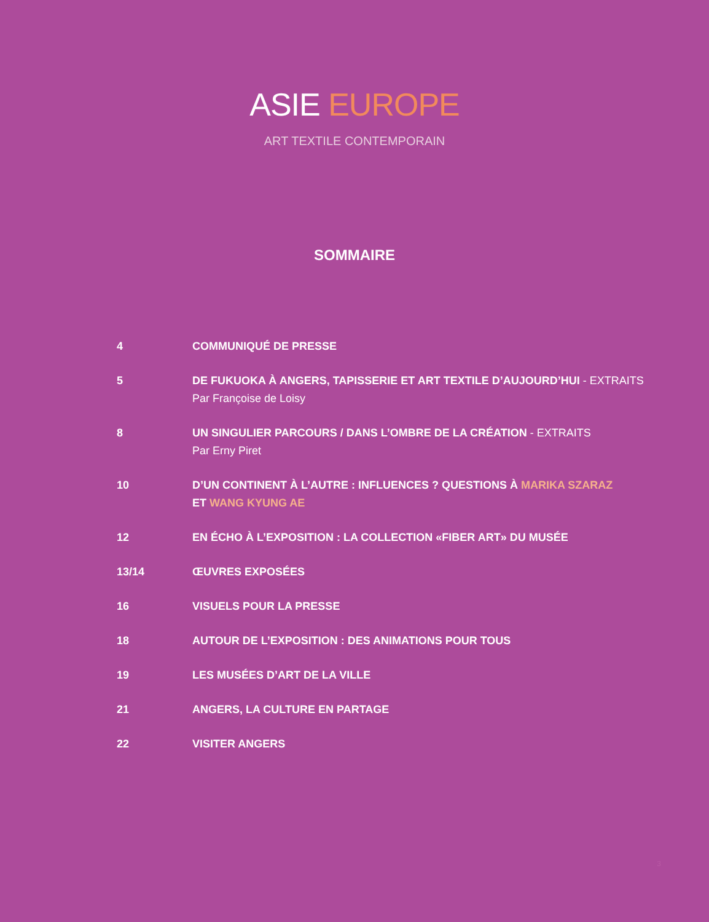ASIE EUROPE
ART TEXTILE CONTEMPORAIN
SOMMAIRE
| 4 | COMMUNIQUÉ DE PRESSE |
| 5 | DE FUKUOKA À ANGERS, TAPISSERIE ET ART TEXTILE D’AUJOURD’HUI - EXTRAITS Par Françoise de Loisy |
| 8 | UN SINGULIER PARCOURS / DANS L’OMBRE DE LA CRÉATION - EXTRAITS Par Erny Piret |
| 10 | D’UN CONTINENT À L’AUTRE : INFLUENCES ? QUESTIONS À MARIKA SZARAZ ET WANG KYUNG AE |
| 12 | EN ÉCHO À L’EXPOSITION : LA COLLECTION «FIBER ART» DU MUSÉE |
| 13/14 | ŒUVRES EXPOSÉES |
| 16 | VISUELS POUR LA PRESSE |
| 18 | AUTOUR DE L’EXPOSITION : DES ANIMATIONS POUR TOUS |
| 19 | LES MUSÉES D’ART DE LA VILLE |
| 21 | ANGERS, LA CULTURE EN PARTAGE |
| 22 | VISITER ANGERS |
3